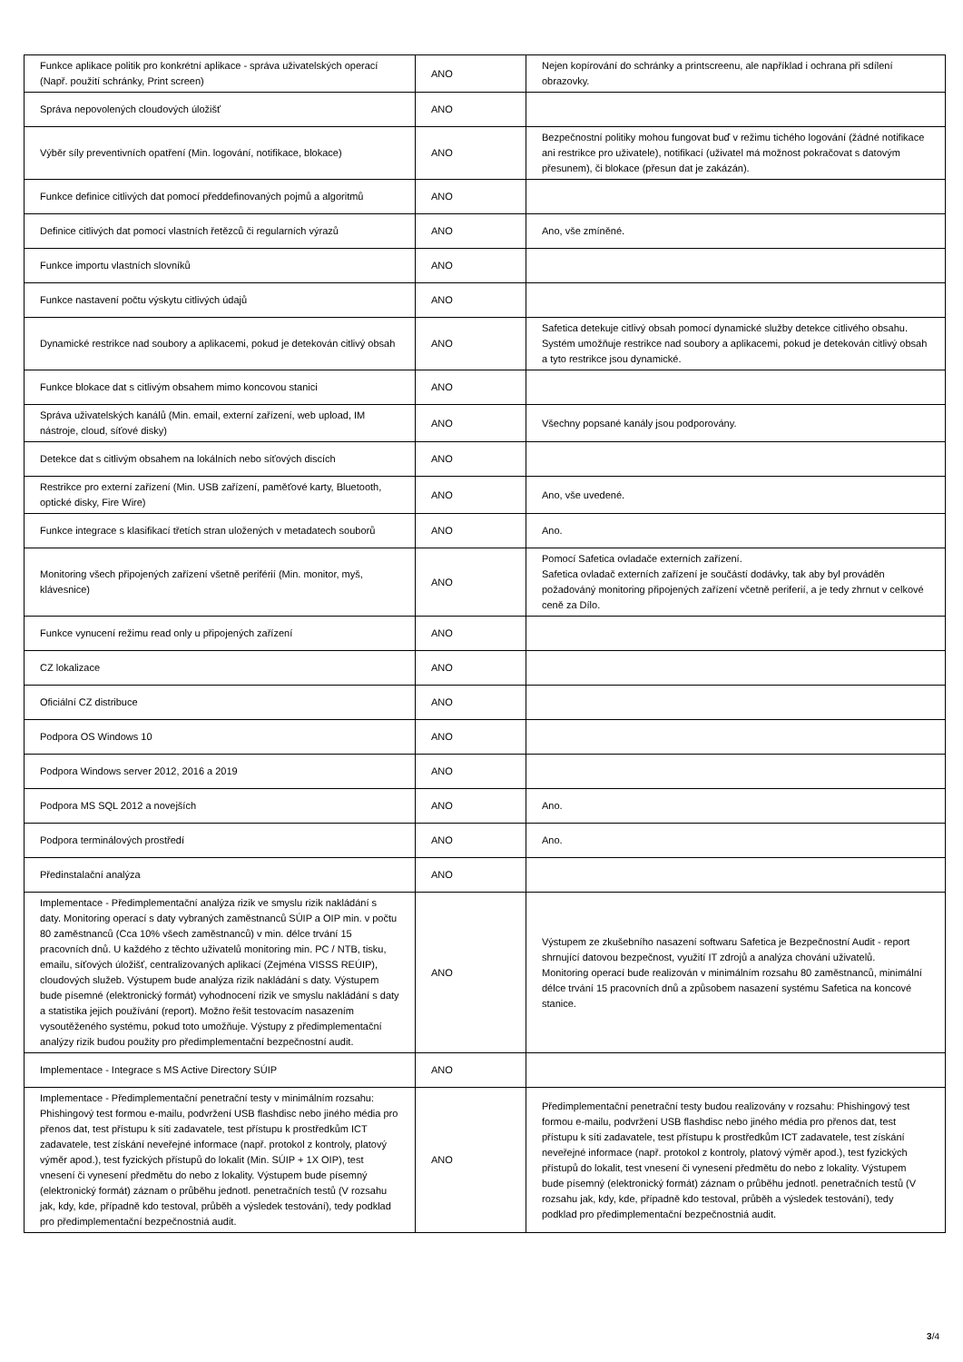| Funkce aplikace politik pro konkrétní aplikace - správa uživatelských operací (Např. použití schránky, Print screen) | ANO | Nejen kopírování do schránky a printscreenu, ale například i ochrana při sdílení obrazovky. |
| Správa nepovolených cloudových úložišť | ANO | |
| Výběr síly preventivních opatření (Min. logování, notifikace, blokace) | ANO | Bezpečnostní politiky mohou fungovat buď v režimu tichého logování (žádné notifikace ani restrikce pro uživatele), notifikací (uživatel má možnost pokračovat s datovým přesunem), či blokace (přesun dat je zakázán). |
| Funkce definice citlivých dat pomocí předdefinovaných pojmů a algoritmů | ANO | |
| Definice citlivých dat pomocí vlastních řetězců či regularních výrazů | ANO | Ano, vše zmíněné. |
| Funkce importu vlastních slovníků | ANO | |
| Funkce nastavení počtu výskytu citlivých údajů | ANO | |
| Dynamické restrikce nad soubory a aplikacemi, pokud je detekován citlivý obsah | ANO | Safetica detekuje citlivý obsah pomocí dynamické služby detekce citlivého obsahu. Systém umožňuje restrikce nad soubory a aplikacemi, pokud je detekován citlivý obsah a tyto restrikce jsou dynamické. |
| Funkce blokace dat s citlivým obsahem mimo koncovou stanici | ANO | |
| Správa uživatelských kanálů (Min. email, externí zařízení, web upload, IM nástroje, cloud, síťové disky) | ANO | Všechny popsané kanály jsou podporovány. |
| Detekce dat s citlivým obsahem na lokálních nebo síťových discích | ANO | |
| Restrikce pro externí zařízení (Min. USB zařízení, paměťové karty, Bluetooth, optické disky, Fire Wire) | ANO | Ano, vše uvedené. |
| Funkce integrace s klasifikací třetích stran uložených v metadatech souborů | ANO | Ano. |
| Monitoring všech připojených zařízení všetně periférií (Min. monitor, myš, klávesnice) | ANO | Pomocí Safetica ovladače externích zařízení. Safetica ovladač externích zařízení je součástí dodávky, tak aby byl prováděn požadováný monitoring připojených zařízení včetně periferií, a je tedy zhrnut v celkové ceně za Dílo. |
| Funkce vynucení režimu read only u připojených zařízení | ANO | |
| CZ lokalizace | ANO | |
| Oficiální CZ distribuce | ANO | |
| Podpora OS Windows 10 | ANO | |
| Podpora Windows server 2012, 2016 a 2019 | ANO | |
| Podpora MS SQL 2012 a novejších | ANO | Ano. |
| Podpora terminálových prostředí | ANO | Ano. |
| Předinstalační analýza | ANO | |
| Implementace - Předimplementační analýza rizik ve smyslu rizik nakládání s daty. Monitoring operací s daty vybraných zaměstnanců SÚIP a OIP min. v počtu 80 zaměstnanců (Cca 10% všech zaměstnanců) v min. délce trvání 15 pracovních dnů. U každého z těchto uživatelů monitoring min. PC / NTB, tisku, emailu, síťových úložišť, centralizovaných aplikací (Zejména VISSS REÚIP), cloudových služeb. Výstupem bude analýza rizik nakládání s daty. Výstupem bude písemné (elektronický formát) vyhodnocení rizik ve smyslu nakládání s daty a statistika jejich používání (report). Možno řešit testovacím nasazením vysoutěženého systému, pokud toto umožňuje. Výstupy z předimplementační analýzy rizik budou použity pro předimplementační bezpečnostní audit. | ANO | Výstupem ze zkušebního nasazení softwaru Safetica je Bezpečnostní Audit - report shrnující datovou bezpečnost, využití IT zdrojů a analýza chování uživatelů. Monitoring operací bude realizován v minimálním rozsahu 80 zaměstnanců, minimální délce trvání 15 pracovních dnů a způsobem nasazení systému Safetica na koncové stanice. |
| Implementace - Integrace s MS Active Directory SÚIP | ANO | |
| Implementace - Předimplementační penetrační testy v minimálním rozsahu: Phishingový test formou e-mailu, podvržení USB flashdisc nebo jiného média pro přenos dat, test přístupu k síti zadavatele, test přístupu k prostředkům ICT zadavatele, test získání neveřejné informace (např. protokol z kontroly, platový výměr apod.), test fyzických přístupů do lokalit (Min. SÚIP + 1X OIP), test vnesení či vynesení předmětu do nebo z lokality. Výstupem bude písemný (elektronický formát) záznam o průběhu jednotl. penetračních testů (V rozsahu jak, kdy, kde, případně kdo testoval, průběh a výsledek testování), tedy podklad pro předimplementační bezpečnostniá audit. | ANO | Předimplementační penetrační testy budou realizovány v rozsahu: Phishingový test formou e-mailu, podvržení USB flashdisc nebo jiného média pro přenos dat, test přístupu k síti zadavatele, test přístupu k prostředkům ICT zadavatele, test získání neveřejné informace (např. protokol z kontroly, platový výměr apod.), test fyzických přístupů do lokalit, test vnesení či vynesení předmětu do nebo z lokality. Výstupem bude písemný (elektronický formát) záznam o průběhu jednotl. penetračních testů (V rozsahu jak, kdy, kde, případně kdo testoval, průběh a výsledek testování), tedy podklad pro předimplementační bezpečnostniá audit. |
3/4